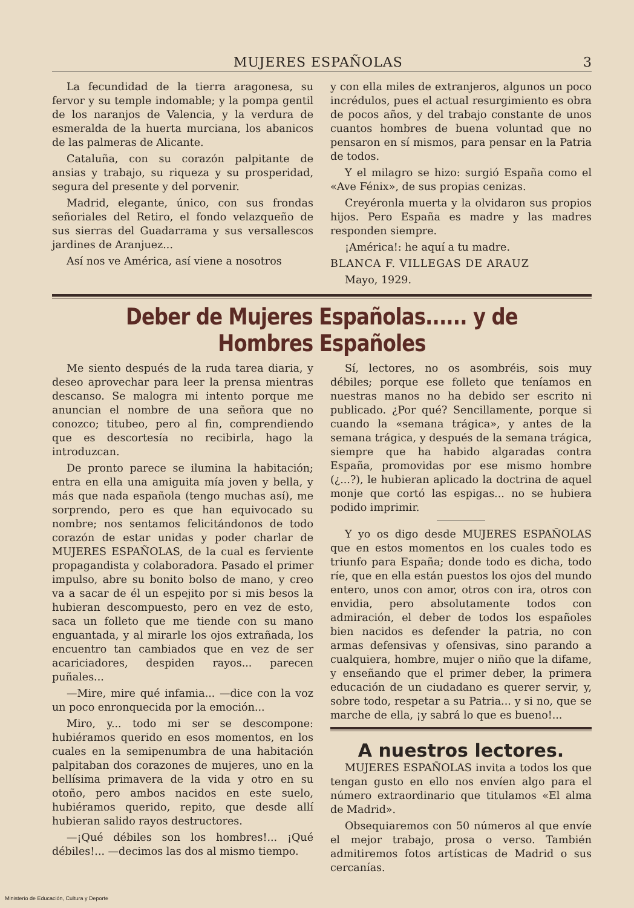MUJERES ESPAÑOLAS 3
La fecundidad de la tierra aragonesa, su fervor y su temple indomable; y la pompa gentil de los naranjos de Valencia, y la verdura de esmeralda de la huerta murciana, los abanicos de las palmeras de Alicante.
Cataluña, con su corazón palpitante de ansias y trabajo, su riqueza y su prosperidad, segura del presente y del porvenir.
Madrid, elegante, único, con sus frondas señoriales del Retiro, el fondo velazqueño de sus sierras del Guadarrama y sus versallescos jardines de Aranjuez...
Así nos ve América, así viene a nosotros
y con ella miles de extranjeros, algunos un poco incrédulos, pues el actual resurgimiento es obra de pocos años, y del trabajo constante de unos cuantos hombres de buena voluntad que no pensaron en sí mismos, para pensar en la Patria de todos.
Y el milagro se hizo: surgió España como el «Ave Fénix», de sus propias cenizas.
Creyéronla muerta y la olvidaron sus propios hijos. Pero España es madre y las madres responden siempre.
¡América!: he aquí a tu madre.
BLANCA F. VILLEGAS DE ARAUZ
Mayo, 1929.
Deber de Mujeres Españolas...... y de Hombres Españoles
Me siento después de la ruda tarea diaria, y deseo aprovechar para leer la prensa mientras descanso. Se malogra mi intento porque me anuncian el nombre de una señora que no conozco; titubeo, pero al fin, comprendiendo que es descortesía no recibirla, hago la introduzcan.
De pronto parece se ilumina la habitación; entra en ella una amiguita mía joven y bella, y más que nada española (tengo muchas así), me sorprendo, pero es que han equivocado su nombre; nos sentamos felicitándonos de todo corazón de estar unidas y poder charlar de MUJERES ESPAÑOLAS, de la cual es ferviente propagandista y colaboradora. Pasado el primer impulso, abre su bonito bolso de mano, y creo va a sacar de él un espejito por si mis besos la hubieran descompuesto, pero en vez de esto, saca un folleto que me tiende con su mano enguantada, y al mirarle los ojos extrañada, los encuentro tan cambiados que en vez de ser acariciadores, despiden rayos... parecen puñales...
—Mire, mire qué infamia... —dice con la voz un poco enronquecida por la emoción...
Miro, y... todo mi ser se descompone: hubiéramos querido en esos momentos, en los cuales en la semipenumbra de una habitación palpitaban dos corazones de mujeres, uno en la bellísima primavera de la vida y otro en su otoño, pero ambos nacidos en este suelo, hubiéramos querido, repito, que desde allí hubieran salido rayos destructores.
—¡Qué débiles son los hombres!... ¡Qué débiles!... —decimos las dos al mismo tiempo.
Sí, lectores, no os asombréis, sois muy débiles; porque ese folleto que teníamos en nuestras manos no ha debido ser escrito ni publicado. ¿Por qué? Sencillamente, porque si cuando la «semana trágica», y antes de la semana trágica, y después de la semana trágica, siempre que ha habido algaradas contra España, promovidas por ese mismo hombre (¿...?), le hubieran aplicado la doctrina de aquel monje que cortó las espigas... no se hubiera podido imprimir.
Y yo os digo desde MUJERES ESPAÑOLAS que en estos momentos en los cuales todo es triunfo para España; donde todo es dicha, todo ríe, que en ella están puestos los ojos del mundo entero, unos con amor, otros con ira, otros con envidia, pero absolutamente todos con admiración, el deber de todos los españoles bien nacidos es defender la patria, no con armas defensivas y ofensivas, sino parando a cualquiera, hombre, mujer o niño que la difame, y enseñando que el primer deber, la primera educación de un ciudadano es querer servir, y, sobre todo, respetar a su Patria... y si no, que se marche de ella, ¡y sabrá lo que es bueno!...
A nuestros lectores.
MUJERES ESPAÑOLAS invita a todos los que tengan gusto en ello nos envíen algo para el número extraordinario que titulamos «El alma de Madrid».
Obsequiaremos con 50 números al que envíe el mejor trabajo, prosa o verso. También admitiremos fotos artísticas de Madrid o sus cercanías.
Ministerio de Educación, Cultura y Deporte